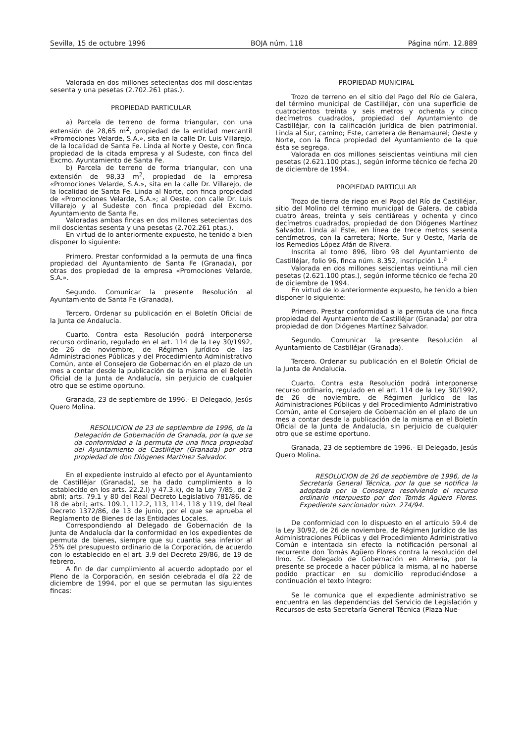Sevilla, 15 de octubre 1996 BOJA núm. 118 Página núm. 12.889
Valorada en dos millones setecientas dos mil doscientas sesenta y una pesetas (2.702.261 ptas.).
PROPIEDAD PARTICULAR
a) Parcela de terreno de forma triangular, con una extensión de 28,65 m<sup>2</sup>, propiedad de la entidad mercantil «Promociones Velarde, S.A.», sita en la calle Dr. Luis Villarejo, de la localidad de Santa Fe. Linda al Norte y Oeste, con finca propiedad de la citada empresa y al Sudeste, con finca del Excmo. Ayuntamiento de Santa Fe.
b) Parcela de terreno de forma triangular, con una extensión de 98,33 m<sup>2</sup>, propiedad de la empresa «Promociones Velarde, S.A.», sita en la calle Dr. Villarejo, de la localidad de Santa Fe. Linda al Norte, con finca propiedad de «Promociones Velarde, S.A.»; al Oeste, con calle Dr. Luis Villarejo y al Sudeste con finca propiedad del Excmo. Ayuntamiento de Santa Fe.
Valoradas ambas fincas en dos millones setecientas dos mil doscientas sesenta y una pesetas (2.702.261 ptas.).
En virtud de lo anteriormente expuesto, he tenido a bien disponer lo siguiente:
Primero. Prestar conformidad a la permuta de una finca propiedad del Ayuntamiento de Santa Fe (Granada), por otras dos propiedad de la empresa «Promociones Velarde, S.A.».
Segundo. Comunicar la presente Resolución al Ayuntamiento de Santa Fe (Granada).
Tercero. Ordenar su publicación en el Boletín Oficial de la Junta de Andalucía.
Cuarto. Contra esta Resolución podrá interponerse recurso ordinario, regulado en el art. 114 de la Ley 30/1992, de 26 de noviembre, de Régimen Jurídico de las Administraciones Públicas y del Procedimiento Administrativo Común, ante el Consejero de Gobernación en el plazo de un mes a contar desde la publicación de la misma en el Boletín Oficial de la Junta de Andalucía, sin perjuicio de cualquier otro que se estime oportuno.
Granada, 23 de septiembre de 1996.- El Delegado, Jesús Quero Molina.
RESOLUCION de 23 de septiembre de 1996, de la Delegación de Gobernación de Granada, por la que se da conformidad a la permuta de una finca propiedad del Ayuntamiento de Castilléjar (Granada) por otra propiedad de don Diógenes Martínez Salvador.
En el expediente instruido al efecto por el Ayuntamiento de Castilléjar (Granada), se ha dado cumplimiento a lo establecido en los arts. 22.2.l) y 47.3.k), de la Ley 7/85, de 2 abril; arts. 79.1 y 80 del Real Decreto Legislativo 781/86, de 18 de abril; arts. 109.1, 112.2, 113, 114, 118 y 119, del Real Decreto 1372/86, de 13 de junio, por el que se aprueba el Reglamento de Bienes de las Entidades Locales.
Correspondiendo al Delegado de Gobernación de la Junta de Andalucía dar la conformidad en los expedientes de permuta de bienes, siempre que su cuantía sea inferior al 25% del presupuesto ordinario de la Corporación, de acuerdo con lo establecido en el art. 3.9 del Decreto 29/86, de 19 de febrero.
A fin de dar cumplimiento al acuerdo adoptado por el Pleno de la Corporación, en sesión celebrada el día 22 de diciembre de 1994, por el que se permutan las siguientes fincas:
PROPIEDAD MUNICIPAL
Trozo de terreno en el sitio del Pago del Río de Galera, del término municipal de Castilléjar, con una superficie de cuatrocientos treinta y seis metros y ochenta y cinco decímetros cuadrados, propiedad del Ayuntamiento de Castilléjar, con la calificación jurídica de bien patrimonial. Linda al Sur, camino; Este, carretera de Benamaurel; Oeste y Norte, con la finca propiedad del Ayuntamiento de la que ésta se segrega.
Valorada en dos millones seiscientas veintiuna mil cien pesetas (2.621.100 ptas.), según informe técnico de fecha 20 de diciembre de 1994.
PROPIEDAD PARTICULAR
Trozo de tierra de riego en el Pago del Río de Castilléjar, sitio del Molino del término municipal de Galera, de cabida cuatro áreas, treinta y seis centiáreas y ochenta y cinco decímetros cuadrados, propiedad de don Diógenes Martínez Salvador. Linda al Este, en línea de trece metros sesenta centímetros, con la carretera; Norte, Sur y Oeste, María de los Remedios López Afán de Rivera.
Inscrita al tomo 896, libro 98 del Ayuntamiento de Castilléjar, folio 96, finca núm. 8.352, inscripción 1.<sup>a</sup>
Valorada en dos millones seiscientas veintiuna mil cien pesetas (2.621.100 ptas.), según informe técnico de fecha 20 de diciembre de 1994.
En virtud de lo anteriormente expuesto, he tenido a bien disponer lo siguiente:
Primero. Prestar conformidad a la permuta de una finca propiedad del Ayuntamiento de Castilléjar (Granada) por otra propiedad de don Diógenes Martínez Salvador.
Segundo. Comunicar la presente Resolución al Ayuntamiento de Castilléjar (Granada).
Tercero. Ordenar su publicación en el Boletín Oficial de la Junta de Andalucía.
Cuarto. Contra esta Resolución podrá interponerse recurso ordinario, regulado en el art. 114 de la Ley 30/1992, de 26 de noviembre, de Régimen Jurídico de las Administraciones Públicas y del Procedimiento Administrativo Común, ante el Consejero de Gobernación en el plazo de un mes a contar desde la publicación de la misma en el Boletín Oficial de la Junta de Andalucía, sin perjuicio de cualquier otro que se estime oportuno.
Granada, 23 de septiembre de 1996.- El Delegado, Jesús Quero Molina.
RESOLUCION de 26 de septiembre de 1996, de la Secretaría General Técnica, por la que se notifica la adoptada por la Consejera resolviendo el recurso ordinario interpuesto por don Tomás Agüero Flores. Expediente sancionador núm. 274/94.
De conformidad con lo dispuesto en el artículo 59.4 de la Ley 30/92, de 26 de noviembre, de Régimen Jurídico de las Administraciones Públicas y del Procedimiento Administrativo Común e intentada sin efecto la notificación personal al recurrente don Tomás Agüero Flores contra la resolución del Ilmo. Sr. Delegado de Gobernación en Almería, por la presente se procede a hacer pública la misma, al no haberse podido practicar en su domicilio reproduciéndose a continuación el texto íntegro:
Se le comunica que el expediente administrativo se encuentra en las dependencias del Servicio de Legislación y Recursos de esta Secretaría General Técnica (Plaza Nue-